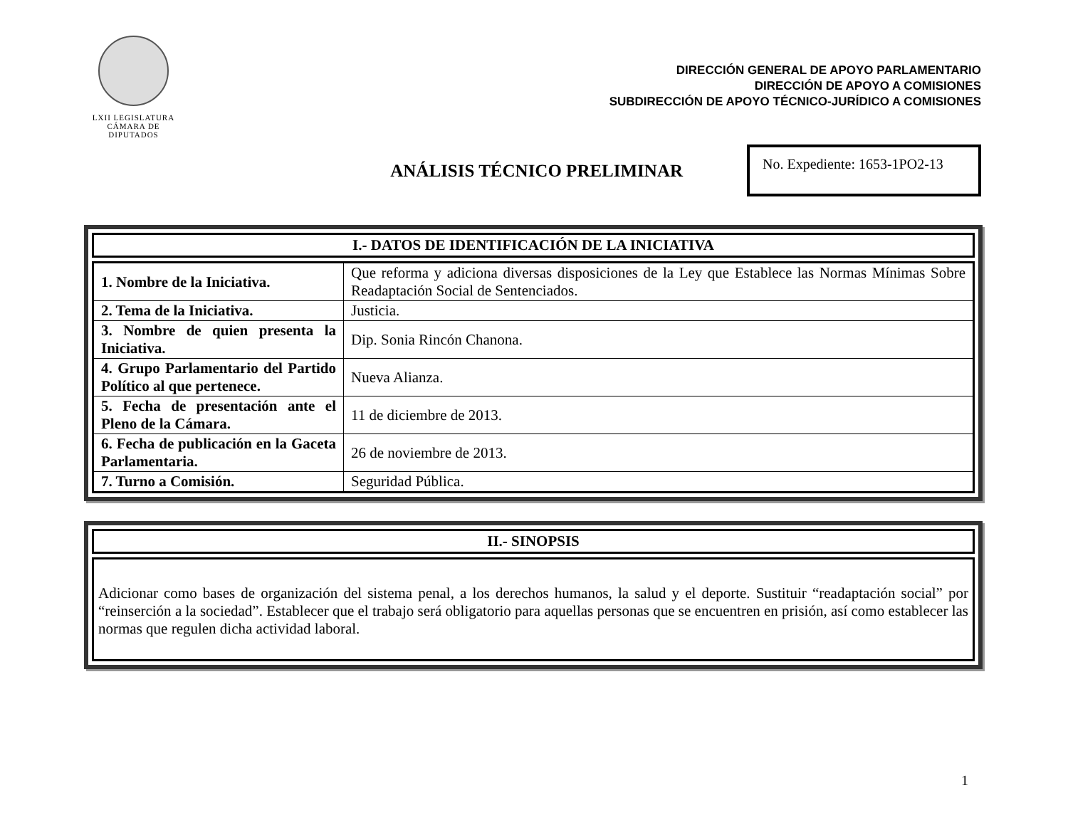LXII LEGISLATURA
CÁMARA DE DIPUTADOS
DIRECCIÓN GENERAL DE APOYO PARLAMENTARIO
DIRECCIÓN DE APOYO A COMISIONES
SUBDIRECCIÓN DE APOYO TÉCNICO-JURÍDICO A COMISIONES
ANÁLISIS TÉCNICO PRELIMINAR
No. Expediente: 1653-1PO2-13
I.- DATOS DE IDENTIFICACIÓN DE LA INICIATIVA
| 1. Nombre de la Iniciativa. | Que reforma y adiciona diversas disposiciones de la Ley que Establece las Normas Mínimas Sobre Readaptación Social de Sentenciados. |
| 2. Tema de la Iniciativa. | Justicia. |
| 3. Nombre de quien presenta la Iniciativa. | Dip. Sonia Rincón Chanona. |
| 4. Grupo Parlamentario del Partido Político al que pertenece. | Nueva Alianza. |
| 5. Fecha de presentación ante el Pleno de la Cámara. | 11 de diciembre de 2013. |
| 6. Fecha de publicación en la Gaceta Parlamentaria. | 26 de noviembre de 2013. |
| 7. Turno a Comisión. | Seguridad Pública. |
II.- SINOPSIS
Adicionar como bases de organización del sistema penal, a los derechos humanos, la salud y el deporte. Sustituir “readaptación social” por “reinserción a la sociedad”. Establecer que el trabajo será obligatorio para aquellas personas que se encuentren en prisión, así como establecer las normas que regulen dicha actividad laboral.
1